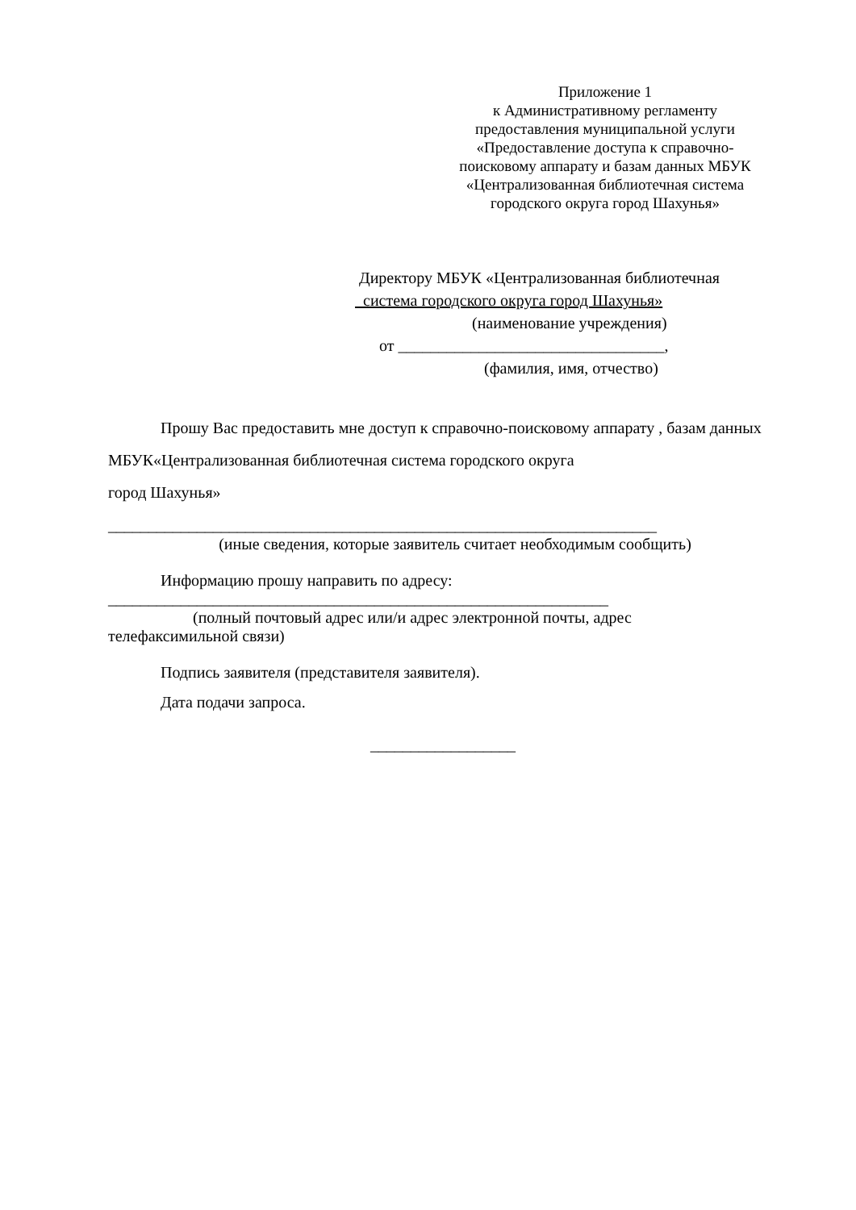Приложение 1
к Административному регламенту
предоставления муниципальной услуги
«Предоставление доступа к справочно-
поисковому аппарату и базам данных МБУК
«Централизованная библиотечная система
городского округа город Шахунья»
Директору МБУК «Централизованная библиотечная
система городского округа город Шахунья»
(наименование учреждения)
от _________________________________,
(фамилия, имя, отчество)
Прошу Вас предоставить мне доступ к справочно-поисковому аппарату , базам данных МБУК«Централизованная библиотечная система городского округа
город Шахунья»
____________________________________________________________________
(иные сведения, которые заявитель считает необходимым сообщить)
Информацию прошу направить по адресу:
______________________________________________________________
(полный почтовый адрес или/и адрес электронной почты, адрес
телефаксимильной связи)
Подпись заявителя (представителя заявителя).
Дата подачи запроса.
__________________